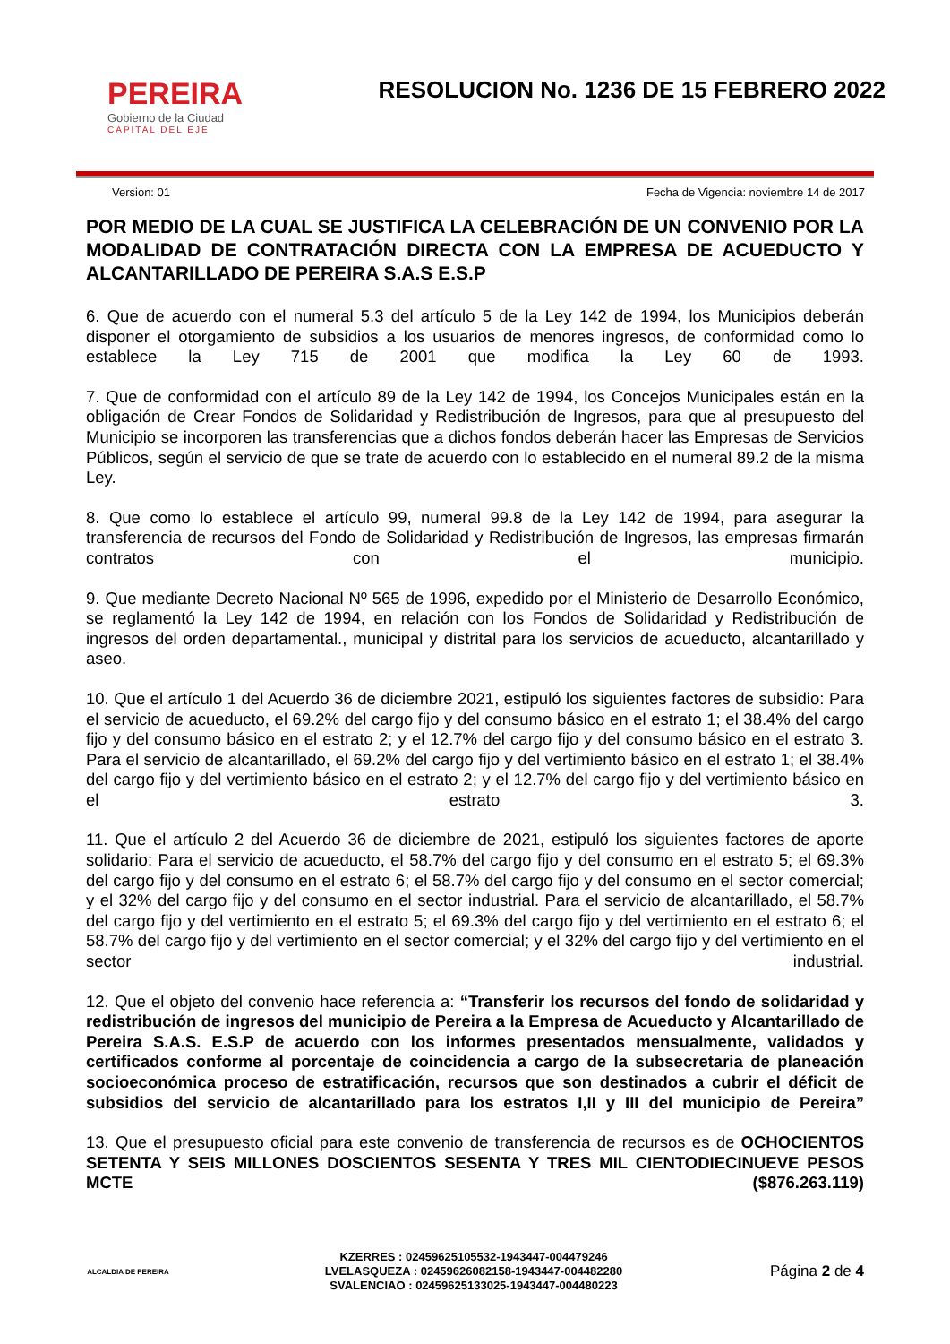PEREIRA
Gobierno de la Ciudad
CAPITAL DEL EJE
RESOLUCION No. 1236 DE 15 FEBRERO 2022
Version: 01 Fecha de Vigencia: noviembre 14 de 2017
POR MEDIO DE LA CUAL SE JUSTIFICA LA CELEBRACIÓN DE UN CONVENIO POR LA MODALIDAD DE CONTRATACIÓN DIRECTA CON LA EMPRESA DE ACUEDUCTO Y ALCANTARILLADO DE PEREIRA S.A.S E.S.P
6. Que de acuerdo con el numeral 5.3 del artículo 5 de la Ley 142 de 1994, los Municipios deberán disponer el otorgamiento de subsidios a los usuarios de menores ingresos, de conformidad como lo establece la Ley 715 de 2001 que modifica la Ley 60 de 1993.
7. Que de conformidad con el artículo 89 de la Ley 142 de 1994, los Concejos Municipales están en la obligación de Crear Fondos de Solidaridad y Redistribución de Ingresos, para que al presupuesto del Municipio se incorporen las transferencias que a dichos fondos deberán hacer las Empresas de Servicios Públicos, según el servicio de que se trate de acuerdo con lo establecido en el numeral 89.2 de la misma Ley.
8. Que como lo establece el artículo 99, numeral 99.8 de la Ley 142 de 1994, para asegurar la transferencia de recursos del Fondo de Solidaridad y Redistribución de Ingresos, las empresas firmarán contratos con el municipio.
9. Que mediante Decreto Nacional Nº 565 de 1996, expedido por el Ministerio de Desarrollo Económico, se reglamentó la Ley 142 de 1994, en relación con los Fondos de Solidaridad y Redistribución de ingresos del orden departamental., municipal y distrital para los servicios de acueducto, alcantarillado y aseo.
10. Que el artículo 1 del Acuerdo 36 de diciembre 2021, estipuló los siguientes factores de subsidio: Para el servicio de acueducto, el 69.2% del cargo fijo y del consumo básico en el estrato 1; el 38.4% del cargo fijo y del consumo básico en el estrato 2; y el 12.7% del cargo fijo y del consumo básico en el estrato 3. Para el servicio de alcantarillado, el 69.2% del cargo fijo y del vertimiento básico en el estrato 1; el 38.4% del cargo fijo y del vertimiento básico en el estrato 2; y el 12.7% del cargo fijo y del vertimiento básico en el estrato 3.
11. Que el artículo 2 del Acuerdo 36 de diciembre de 2021, estipuló los siguientes factores de aporte solidario: Para el servicio de acueducto, el 58.7% del cargo fijo y del consumo en el estrato 5; el 69.3% del cargo fijo y del consumo en el estrato 6; el 58.7% del cargo fijo y del consumo en el sector comercial; y el 32% del cargo fijo y del consumo en el sector industrial. Para el servicio de alcantarillado, el 58.7% del cargo fijo y del vertimiento en el estrato 5; el 69.3% del cargo fijo y del vertimiento en el estrato 6; el 58.7% del cargo fijo y del vertimiento en el sector comercial; y el 32% del cargo fijo y del vertimiento en el sector industrial.
12. Que el objeto del convenio hace referencia a: “Transferir los recursos del fondo de solidaridad y redistribución de ingresos del municipio de Pereira a la Empresa de Acueducto y Alcantarillado de Pereira S.A.S. E.S.P de acuerdo con los informes presentados mensualmente, validados y certificados conforme al porcentaje de coincidencia a cargo de la subsecretaria de planeación socioeconómica proceso de estratificación, recursos que son destinados a cubrir el déficit de subsidios del servicio de alcantarillado para los estratos I,II y III del municipio de Pereira”
13. Que el presupuesto oficial para este convenio de transferencia de recursos es de OCHOCIENTOS SETENTA Y SEIS MILLONES DOSCIENTOS SESENTA Y TRES MIL CIENTODIECINUEVE PESOS MCTE ($876.263.119)
ALCALDIA DE PEREIRA
KZERRES : 02459625105532-1943447-004479246
LVELASQUEZA : 0245962608215​8-1943447-004482280
SVALENCIAO : 02459625133025-1943447-004480223
Página 2 de 4